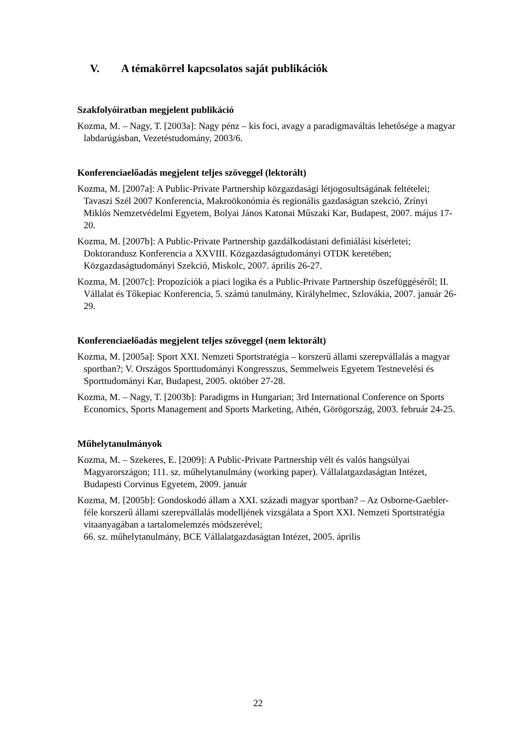V. A témakörrel kapcsolatos saját publikációk
Szakfolyóiratban megjelent publikáció
Kozma, M. – Nagy, T. [2003a]: Nagy pénz – kis foci, avagy a paradigmaváltás lehetősége a magyar labdarúgásban, Vezetéstudomány, 2003/6.
Konferenciaelőadás megjelent teljes szöveggel (lektorált)
Kozma, M. [2007a]: A Public-Private Partnership közgazdasági létjogosultságának feltételei; Tavaszi Szél 2007 Konferencia, Makroökonómia és regionális gazdaságtan szekció, Zrínyi Miklós Nemzetvédelmi Egyetem, Bolyai János Katonai Műszaki Kar, Budapest, 2007. május 17-20.
Kozma, M. [2007b]: A Public-Private Partnership gazdálkodástani definiálási kísérletei; Doktorandusz Konferencia a XXVIII. Közgazdaságtudományi OTDK keretében; Közgazdaságtudományi Szekció, Miskolc, 2007. április 26-27.
Kozma, M. [2007c]: Propozíciók a piaci logika és a Public-Private Partnership öszefüggéséről; II. Vállalat és Tőkepiac Konferencia, 5. számú tanulmány, Királyhelmec, Szlovákia, 2007. január 26-29.
Konferenciaelőadás megjelent teljes szöveggel (nem lektorált)
Kozma, M. [2005a]: Sport XXI. Nemzeti Sportstratégia – korszerű állami szerepvállalás a magyar sportban?; V. Országos Sporttudományi Kongresszus, Semmelweis Egyetem Testnevelési és Sporttudományi Kar, Budapest, 2005. október 27-28.
Kozma, M. – Nagy, T. [2003b]: Paradigms in Hungarian; 3rd International Conference on Sports Economics, Sports Management and Sports Marketing, Athén, Görögország, 2003. február 24-25.
Műhelytanulmányok
Kozma, M. – Szekeres, E. [2009]: A Public-Private Partnership vélt és valós hangsúlyai Magyarországon; 111. sz. műhelytanulmány (working paper). Vállalatgazdaságtan Intézet, Budapesti Corvinus Egyetem, 2009. január
Kozma, M. [2005b]: Gondoskodó állam a XXI. századi magyar sportban? – Az Osborne-Gaebler-féle korszerű állami szerepvállalás modelljének vizsgálata a Sport XXI. Nemzeti Sportstratégia vitaanyagában a tartalomelemzés módszerével;
66. sz. műhelytanulmány, BCE Vállalatgazdaságtan Intézet, 2005. április
22